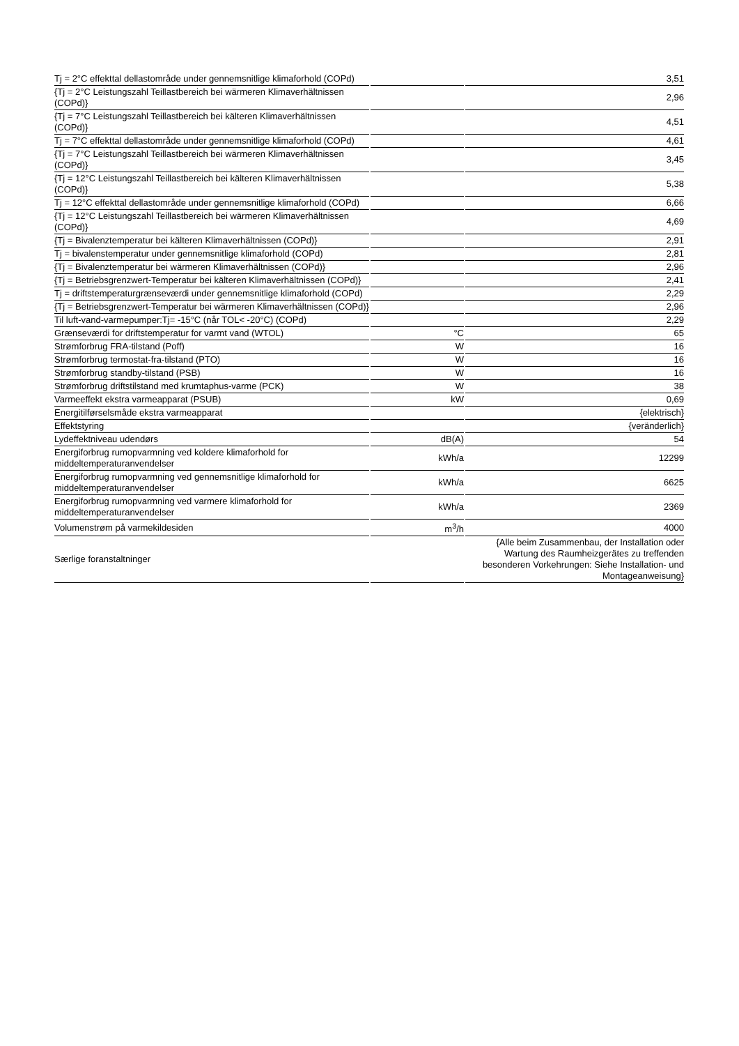| Tj = 2°C effekttal dellastområde under gennemsnitlige klimaforhold (COPd) | | 3,51 |
| {Tj = 2°C Leistungszahl Teillastbereich bei wärmeren Klimaverhältnissen (COPd)} | | 2,96 |
| {Tj = 7°C Leistungszahl Teillastbereich bei kälteren Klimaverhältnissen (COPd)} | | 4,51 |
| Tj = 7°C effekttal dellastområde under gennemsnitlige klimaforhold (COPd) | | 4,61 |
| {Tj = 7°C Leistungszahl Teillastbereich bei wärmeren Klimaverhältnissen (COPd)} | | 3,45 |
| {Tj = 12°C Leistungszahl Teillastbereich bei kälteren Klimaverhältnissen (COPd)} | | 5,38 |
| Tj = 12°C effekttal dellastområde under gennemsnitlige klimaforhold (COPd) | | 6,66 |
| {Tj = 12°C Leistungszahl Teillastbereich bei wärmeren Klimaverhältnissen (COPd)} | | 4,69 |
| {Tj = Bivalenztemperatur bei kälteren Klimaverhältnissen (COPd)} | | 2,91 |
| Tj = bivalenstemperatur under gennemsnitlige klimaforhold (COPd) | | 2,81 |
| {Tj = Bivalenztemperatur bei wärmeren Klimaverhältnissen (COPd)} | | 2,96 |
| {Tj = Betriebsgrenzwert-Temperatur bei kälteren Klimaverhältnissen (COPd)} | | 2,41 |
| Tj = driftstemperaturgrænseværdi under gennemsnitlige klimaforhold (COPd) | | 2,29 |
| {Tj = Betriebsgrenzwert-Temperatur bei wärmeren Klimaverhältnissen (COPd)} | | 2,96 |
| Til luft-vand-varmepumper:Tj= -15°C (når TOL< -20°C) (COPd) | | 2,29 |
| Grænseværdi for driftstemperatur for varmt vand (WTOL) | °C | 65 |
| Strømforbrug FRA-tilstand (Poff) | W | 16 |
| Strømforbrug termostat-fra-tilstand (PTO) | W | 16 |
| Strømforbrug standby-tilstand (PSB) | W | 16 |
| Strømforbrug driftstilstand med krumtaphus-varme (PCK) | W | 38 |
| Varmeeffekt ekstra varmeapparat (PSUB) | kW | 0,69 |
| Energitilførselsmåde ekstra varmeapparat | | {elektrisch} |
| Effektstyring | | {veränderlich} |
| Lydeffektniveau udendørs | dB(A) | 54 |
| Energiforbrug rumopvarmning ved koldere klimaforhold for middeltemperaturanvendelser | kWh/a | 12299 |
| Energiforbrug rumopvarmning ved gennemsnitlige klimaforhold for middeltemperaturanvendelser | kWh/a | 6625 |
| Energiforbrug rumopvarmning ved varmere klimaforhold for middeltemperaturanvendelser | kWh/a | 2369 |
| Volumenstrøm på varmekildesiden | m<sup>3</sup>/h | 4000 |
| Særlige foranstaltninger | | {Alle beim Zusammenbau, der Installation oder Wartung des Raumheizgerätes zu treffenden besonderen Vorkehrungen: Siehe Installation- und Montageanweisung} |